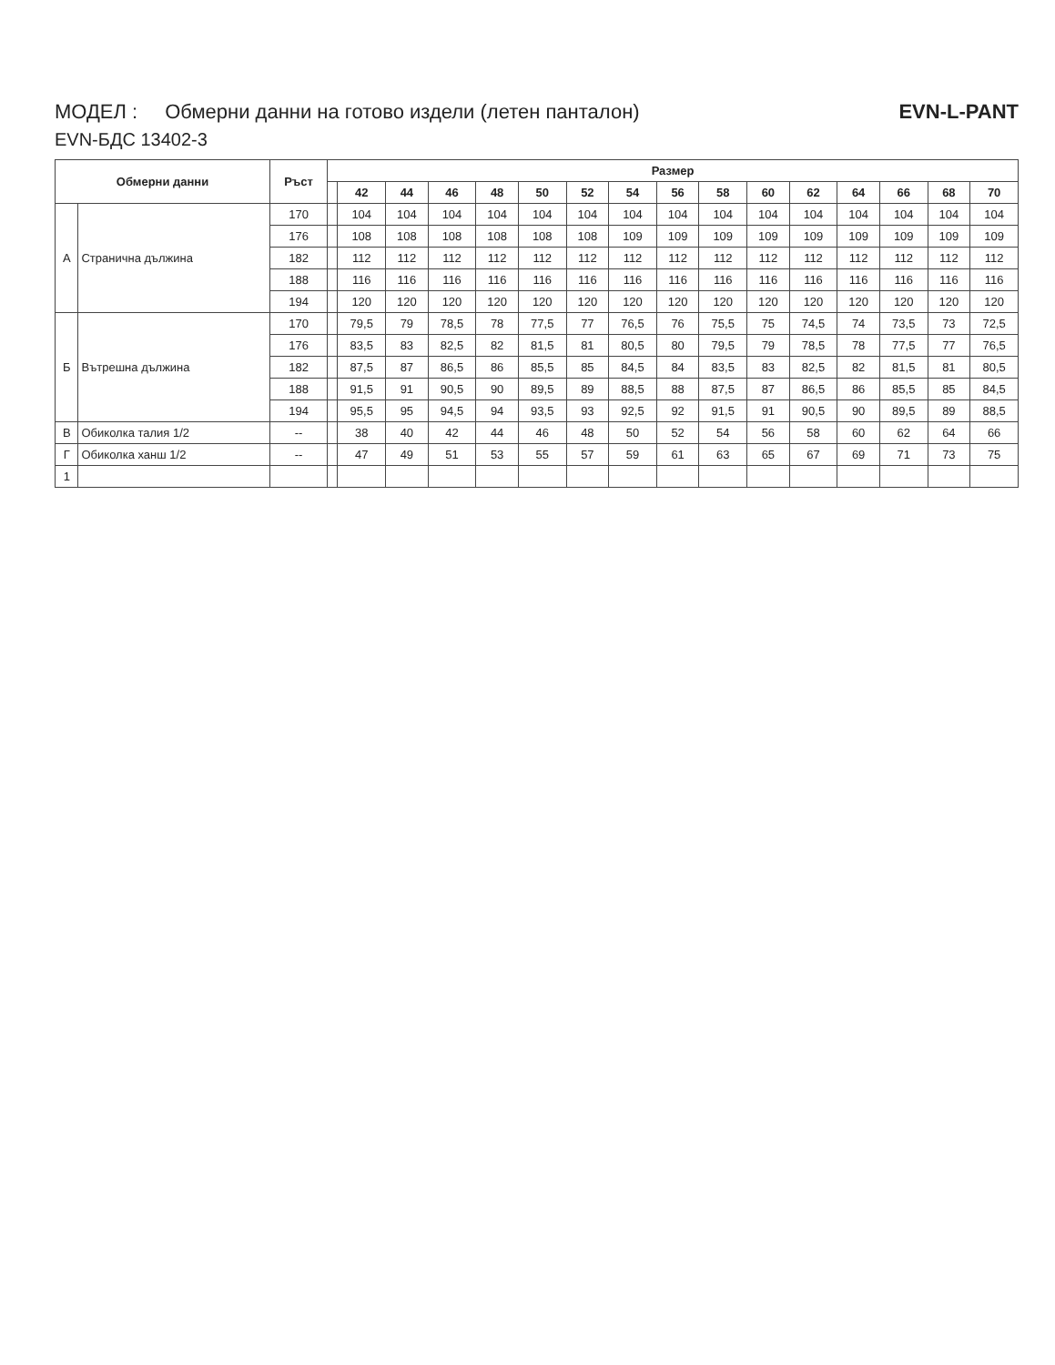МОДЕЛ : Обмерни данни на готово издели (летен панталон) EVN-L-PANT
EVN-БДС 13402-3
| Обмерни данни | | Ръст | Размер | | | | | | | | | | | | | | | |
| --- | --- | --- | --- | --- | --- | --- | --- | --- | --- | --- | --- | --- | --- | --- | --- | --- | --- | --- |
| | | | | 42 | 44 | 46 | 48 | 50 | 52 | 54 | 56 | 58 | 60 | 62 | 64 | 66 | 68 | 70 |
| А | Странична дължина | 170 | | 104 | 104 | 104 | 104 | 104 | 104 | 104 | 104 | 104 | 104 | 104 | 104 | 104 | 104 | 104 |
| | | 176 | | 108 | 108 | 108 | 108 | 108 | 108 | 109 | 109 | 109 | 109 | 109 | 109 | 109 | 109 | 109 |
| | | 182 | | 112 | 112 | 112 | 112 | 112 | 112 | 112 | 112 | 112 | 112 | 112 | 112 | 112 | 112 | 112 |
| | | 188 | | 116 | 116 | 116 | 116 | 116 | 116 | 116 | 116 | 116 | 116 | 116 | 116 | 116 | 116 | 116 |
| | | 194 | | 120 | 120 | 120 | 120 | 120 | 120 | 120 | 120 | 120 | 120 | 120 | 120 | 120 | 120 | 120 |
| Б | Вътрешна дължина | 170 | | 79,5 | 79 | 78,5 | 78 | 77,5 | 77 | 76,5 | 76 | 75,5 | 75 | 74,5 | 74 | 73,5 | 73 | 72,5 |
| | | 176 | | 83,5 | 83 | 82,5 | 82 | 81,5 | 81 | 80,5 | 80 | 79,5 | 79 | 78,5 | 78 | 77,5 | 77 | 76,5 |
| | | 182 | | 87,5 | 87 | 86,5 | 86 | 85,5 | 85 | 84,5 | 84 | 83,5 | 83 | 82,5 | 82 | 81,5 | 81 | 80,5 |
| | | 188 | | 91,5 | 91 | 90,5 | 90 | 89,5 | 89 | 88,5 | 88 | 87,5 | 87 | 86,5 | 86 | 85,5 | 85 | 84,5 |
| | | 194 | | 95,5 | 95 | 94,5 | 94 | 93,5 | 93 | 92,5 | 92 | 91,5 | 91 | 90,5 | 90 | 89,5 | 89 | 88,5 |
| В | Обиколка талия 1/2 | -- | | 38 | 40 | 42 | 44 | 46 | 48 | 50 | 52 | 54 | 56 | 58 | 60 | 62 | 64 | 66 |
| Г | Обиколка ханш 1/2 | -- | | 47 | 49 | 51 | 53 | 55 | 57 | 59 | 61 | 63 | 65 | 67 | 69 | 71 | 73 | 75 |
| 1 | | | | | | | | | | | | | | | | | | |